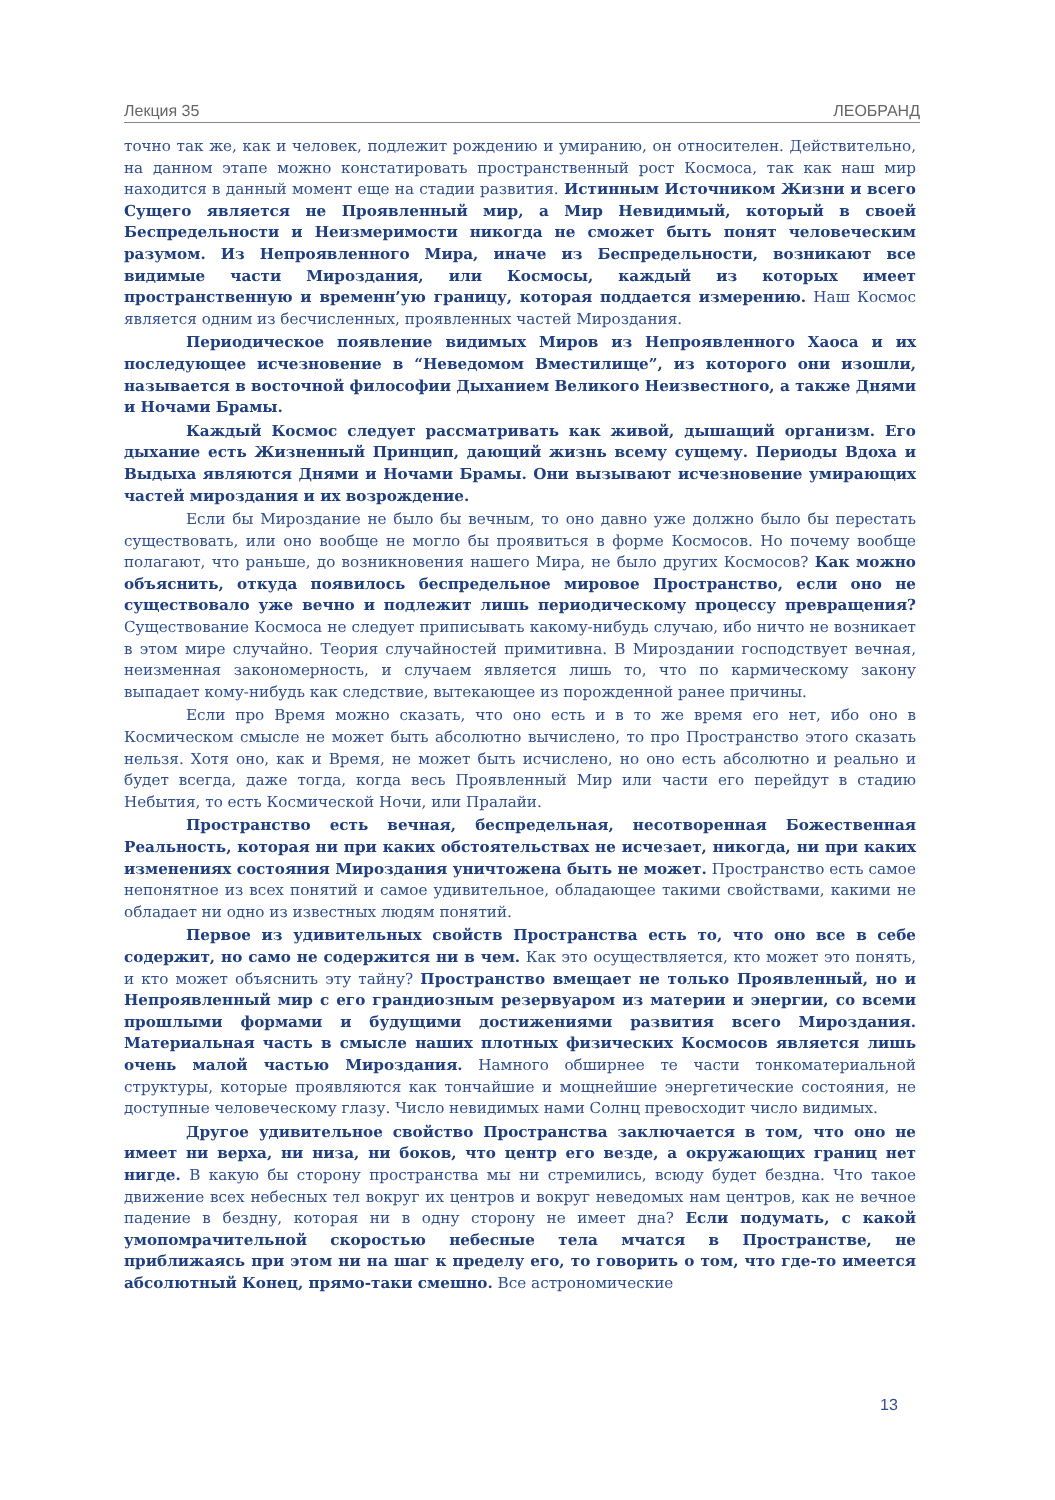Лекция 35 ЛЕОБРАНД
точно так же, как и человек, подлежит рождению и умиранию, он относителен. Действительно, на данном этапе можно констатировать пространственный рост Космоса, так как наш мир находится в данный момент еще на стадии развития. Истинным Источником Жизни и всего Сущего является не Проявленный мир, а Мир Невидимый, который в своей Беспредельности и Неизмеримости никогда не сможет быть понят человеческим разумом. Из Непроявленного Мира, иначе из Беспредельности, возникают все видимые части Мироздания, или Космосы, каждый из которых имеет пространственную и временн’ую границу, которая поддается измерению. Наш Космос является одним из бесчисленных, проявленных частей Мироздания.
Периодическое появление видимых Миров из Непроявленного Хаоса и их последующее исчезновение в “Неведомом Вместилище”, из которого они изошли, называется в восточной философии Дыханием Великого Неизвестного, а также Днями и Ночами Брамы.
Каждый Космос следует рассматривать как живой, дышащий организм. Его дыхание есть Жизненный Принцип, дающий жизнь всему сущему. Периоды Вдоха и Выдыха являются Днями и Ночами Брамы. Они вызывают исчезновение умирающих частей мироздания и их возрождение.
Если бы Мироздание не было бы вечным, то оно давно уже должно было бы перестать существовать, или оно вообще не могло бы проявиться в форме Космосов. Но почему вообще полагают, что раньше, до возникновения нашего Мира, не было других Космосов? Как можно объяснить, откуда появилось беспредельное мировое Пространство, если оно не существовало уже вечно и подлежит лишь периодическому процессу превращения? Существование Космоса не следует приписывать какому-нибудь случаю, ибо ничто не возникает в этом мире случайно. Теория случайностей примитивна. В Мироздании господствует вечная, неизменная закономерность, и случаем является лишь то, что по кармическому закону выпадает кому-нибудь как следствие, вытекающее из порожденной ранее причины.
Если про Время можно сказать, что оно есть и в то же время его нет, ибо оно в Космическом смысле не может быть абсолютно вычислено, то про Пространство этого сказать нельзя. Хотя оно, как и Время, не может быть исчислено, но оно есть абсолютно и реально и будет всегда, даже тогда, когда весь Проявленный Мир или части его перейдут в стадию Небытия, то есть Космической Ночи, или Пралайи.
Пространство есть вечная, беспредельная, несотворенная Божественная Реальность, которая ни при каких обстоятельствах не исчезает, никогда, ни при каких изменениях состояния Мироздания уничтожена быть не может. Пространство есть самое непонятное из всех понятий и самое удивительное, обладающее такими свойствами, какими не обладает ни одно из известных людям понятий.
Первое из удивительных свойств Пространства есть то, что оно все в себе содержит, но само не содержится ни в чем. Как это осуществляется, кто может это понять, и кто может объяснить эту тайну? Пространство вмещает не только Проявленный, но и Непроявленный мир с его грандиозным резервуаром из материи и энергии, со всеми прошлыми формами и будущими достижениями развития всего Мироздания. Материальная часть в смысле наших плотных физических Космосов является лишь очень малой частью Мироздания. Намного обширнее те части тонкоматериальной структуры, которые проявляются как тончайшие и мощнейшие энергетические состояния, не доступные человеческому глазу. Число невидимых нами Солнц превосходит число видимых.
Другое удивительное свойство Пространства заключается в том, что оно не имеет ни верха, ни низа, ни боков, что центр его везде, а окружающих границ нет нигде. В какую бы сторону пространства мы ни стремились, всюду будет бездна. Что такое движение всех небесных тел вокруг их центров и вокруг неведомых нам центров, как не вечное падение в бездну, которая ни в одну сторону не имеет дна? Если подумать, с какой умопомрачительной скоростью небесные тела мчатся в Пространстве, не приближаясь при этом ни на шаг к пределу его, то говорить о том, что где-то имеется абсолютный Конец, прямо-таки смешно. Все астрономические
13